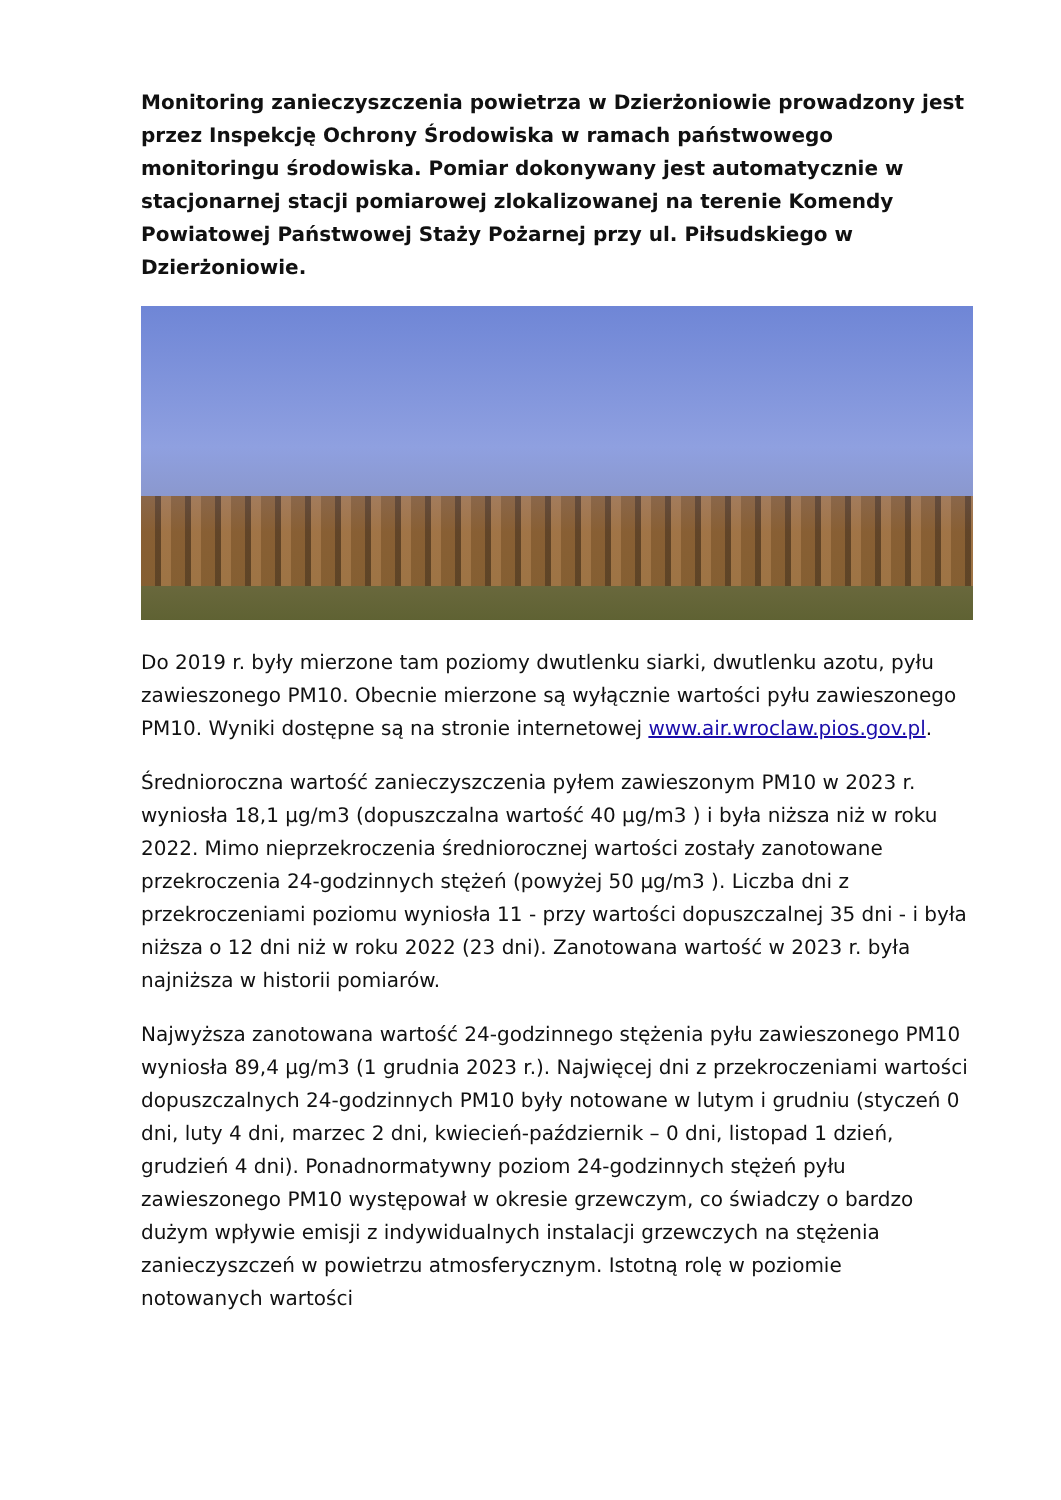Monitoring zanieczyszczenia powietrza w Dzierżoniowie prowadzony jest przez Inspekcję Ochrony Środowiska w ramach państwowego monitoringu środowiska. Pomiar dokonywany jest automatycznie w stacjonarnej stacji pomiarowej zlokalizowanej na terenie Komendy Powiatowej Państwowej Staży Pożarnej przy ul. Piłsudskiego w Dzierżoniowie.
Do 2019 r. były mierzone tam poziomy dwutlenku siarki, dwutlenku azotu, pyłu zawieszonego PM10. Obecnie mierzone są wyłącznie wartości pyłu zawieszonego PM10. Wyniki dostępne są na stronie internetowej www.air.wroclaw.pios.gov.pl.
Średnioroczna wartość zanieczyszczenia pyłem zawieszonym PM10 w 2023 r. wyniosła 18,1 µg/m3 (dopuszczalna wartość 40 µg/m3 ) i była niższa niż w roku 2022. Mimo nieprzekroczenia średniorocznej wartości zostały zanotowane przekroczenia 24-godzinnych stężeń (powyżej 50 µg/m3 ). Liczba dni z przekroczeniami poziomu wyniosła 11 - przy wartości dopuszczalnej 35 dni - i była niższa o 12 dni niż w roku 2022 (23 dni). Zanotowana wartość w 2023 r. była najniższa w historii pomiarów.
Najwyższa zanotowana wartość 24-godzinnego stężenia pyłu zawieszonego PM10 wyniosła 89,4 µg/m3 (1 grudnia 2023 r.). Najwięcej dni z przekroczeniami wartości dopuszczalnych 24-godzinnych PM10 były notowane w lutym i grudniu (styczeń 0 dni, luty 4 dni, marzec 2 dni, kwiecień-październik – 0 dni, listopad 1 dzień, grudzień 4 dni). Ponadnormatywny poziom 24-godzinnych stężeń pyłu zawieszonego PM10 występował w okresie grzewczym, co świadczy o bardzo dużym wpływie emisji z indywidualnych instalacji grzewczych na stężenia zanieczyszczeń w powietrzu atmosferycznym. Istotną rolę w poziomie notowanych wartości